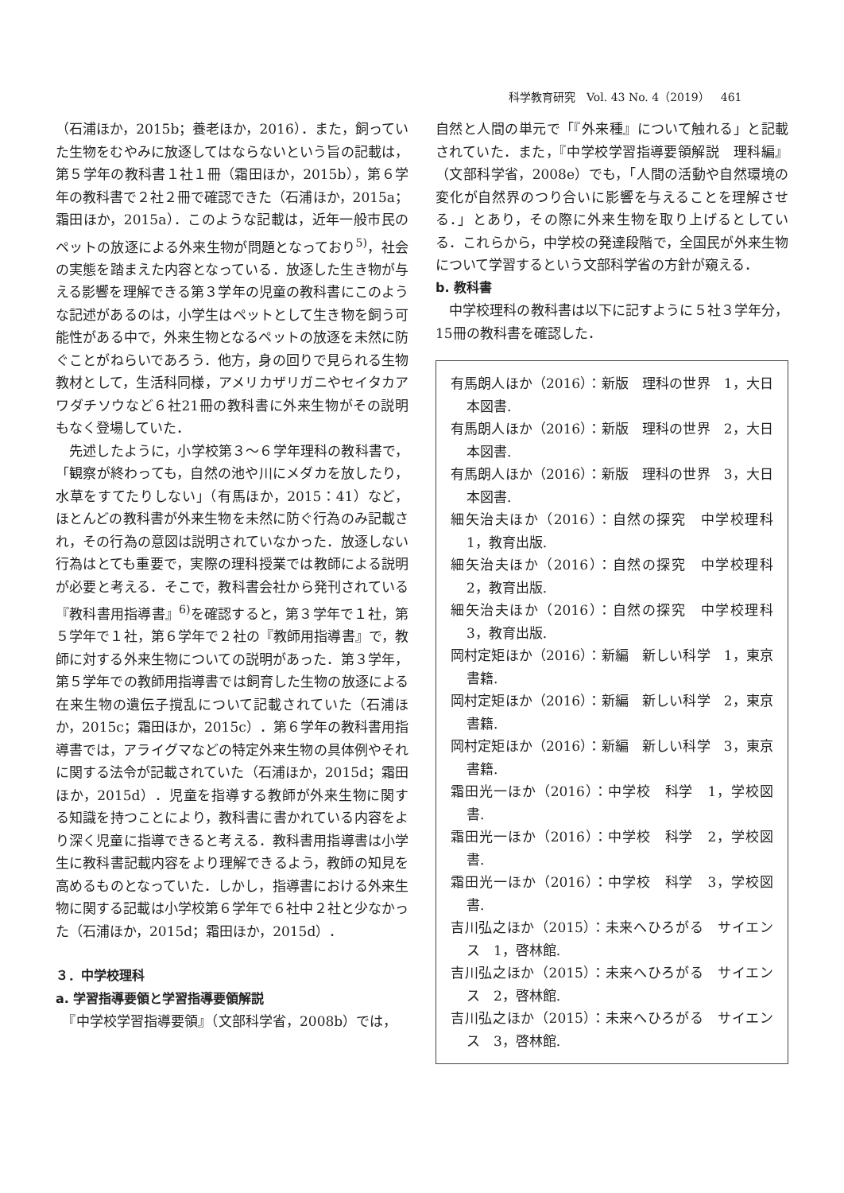科学教育研究　Vol. 43 No. 4（2019）　461
（石浦ほか，2015b；養老ほか，2016）．また，飼っていた生物をむやみに放逐してはならないという旨の記載は，第５学年の教科書１社１冊（霜田ほか，2015b），第６学年の教科書で２社２冊で確認できた（石浦ほか，2015a；霜田ほか，2015a）．このような記載は，近年一般市民のペットの放逐による外来生物が問題となっており<sup>5)</sup>，社会の実態を踏まえた内容となっている．放逐した生き物が与える影響を理解できる第３学年の児童の教科書にこのような記述があるのは，小学生はペットとして生き物を飼う可能性がある中で，外来生物となるペットの放逐を未然に防ぐことがねらいであろう．他方，身の回りで見られる生物教材として，生活科同様，アメリカザリガニやセイタカアワダチソウなど６社21冊の教科書に外来生物がその説明もなく登場していた．
　先述したように，小学校第３～６学年理科の教科書で，「観察が終わっても，自然の池や川にメダカを放したり，水草をすてたりしない」（有馬ほか，2015：41）など，ほとんどの教科書が外来生物を未然に防ぐ行為のみ記載され，その行為の意図は説明されていなかった．放逐しない行為はとても重要で，実際の理科授業では教師による説明が必要と考える．そこで，教科書会社から発刊されている『教科書用指導書』<sup>6)</sup>を確認すると，第３学年で１社，第５学年で１社，第６学年で２社の『教師用指導書』で，教師に対する外来生物についての説明があった．第３学年，第５学年での教師用指導書では飼育した生物の放逐による在来生物の遺伝子撹乱について記載されていた（石浦ほか，2015c；霜田ほか，2015c）．第６学年の教科書用指導書では，アライグマなどの特定外来生物の具体例やそれに関する法令が記載されていた（石浦ほか，2015d；霜田ほか，2015d）．児童を指導する教師が外来生物に関する知識を持つことにより，教科書に書かれている内容をより深く児童に指導できると考える．教科書用指導書は小学生に教科書記載内容をより理解できるよう，教師の知見を高めるものとなっていた．しかし，指導書における外来生物に関する記載は小学校第６学年で６社中２社と少なかった（石浦ほか，2015d；霜田ほか，2015d）．
３．中学校理科
a. 学習指導要領と学習指導要領解説
　『中学校学習指導要領』（文部科学省，2008b）では，
自然と人間の単元で「『外来種』について触れる」と記載されていた．また，『中学校学習指導要領解説　理科編』（文部科学省，2008e）でも，「人間の活動や自然環境の変化が自然界のつり合いに影響を与えることを理解させる．」とあり，その際に外来生物を取り上げるとしている．これらから，中学校の発達段階で，全国民が外来生物について学習するという文部科学省の方針が窺える．
b. 教科書
　中学校理科の教科書は以下に記すように５社３学年分，15冊の教科書を確認した．
有馬朗人ほか（2016）：新版　理科の世界　1，大日本図書.
有馬朗人ほか（2016）：新版　理科の世界　2，大日本図書.
有馬朗人ほか（2016）：新版　理科の世界　3，大日本図書.
細矢治夫ほか（2016）：自然の探究　中学校理科　1，教育出版.
細矢治夫ほか（2016）：自然の探究　中学校理科　2，教育出版.
細矢治夫ほか（2016）：自然の探究　中学校理科　3，教育出版.
岡村定矩ほか（2016）：新編　新しい科学　1，東京書籍.
岡村定矩ほか（2016）：新編　新しい科学　2，東京書籍.
岡村定矩ほか（2016）：新編　新しい科学　3，東京書籍.
霜田光一ほか（2016）：中学校　科学　1，学校図書.
霜田光一ほか（2016）：中学校　科学　2，学校図書.
霜田光一ほか（2016）：中学校　科学　3，学校図書.
吉川弘之ほか（2015）：未来へひろがる　サイエンス　1，啓林館.
吉川弘之ほか（2015）：未来へひろがる　サイエンス　2，啓林館.
吉川弘之ほか（2015）：未来へひろがる　サイエンス　3，啓林館.